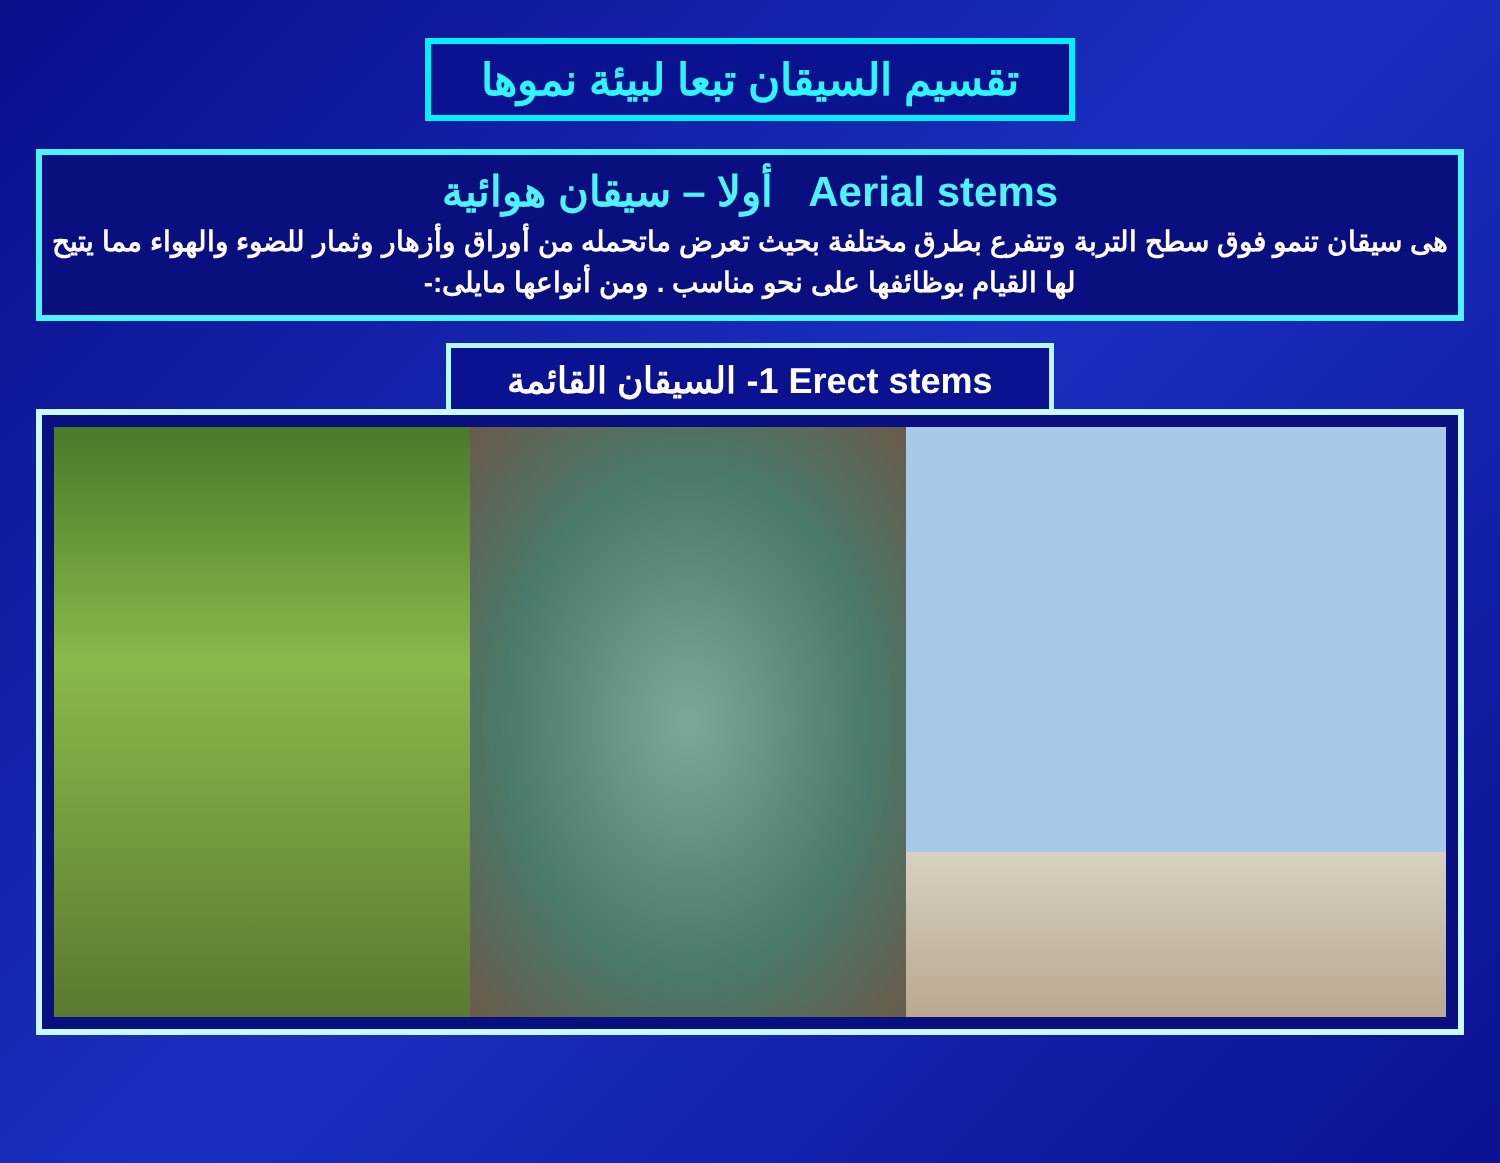تقسيم السيقان تبعا لبيئة نموها
أولا – سيقان هوائية Aerial stems
هى سيقان تنمو فوق سطح التربة وتتفرع بطرق مختلفة بحيث تعرض ماتحمله من أوراق وأزهار وثمار للضوء والهواء مما يتيح لها القيام بوظائفها على نحو مناسب . ومن أنواعها مايلى:-
1- السيقان القائمة Erect stems